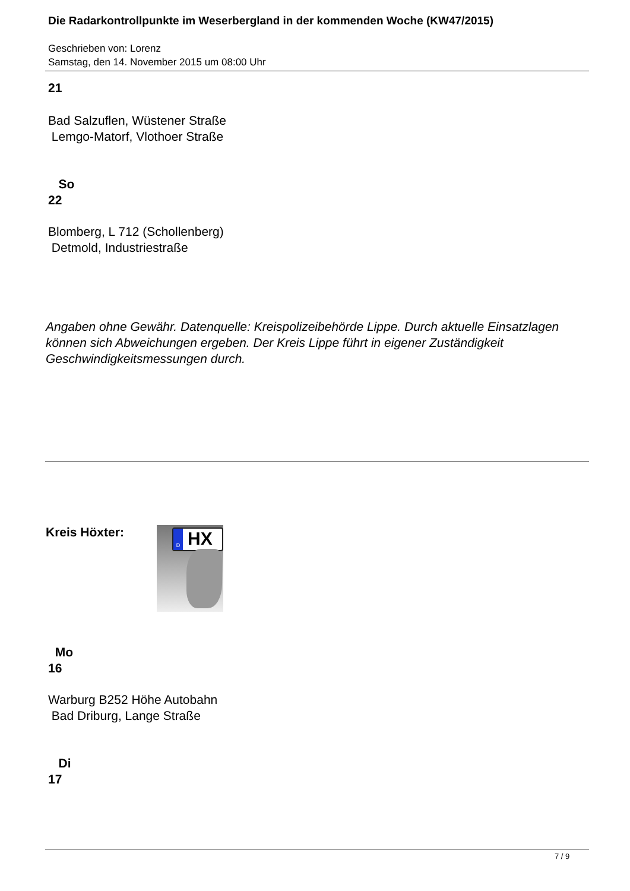Die Radarkontrollpunkte im Weserbergland in der kommenden Woche (KW47/2015)
Geschrieben von: Lorenz
Samstag, den 14. November 2015 um 08:00 Uhr
21
Bad Salzuflen, Wüstener Straße
Lemgo-Matorf, Vlothoer Straße
So
22
Blomberg, L 712 (Schollenberg)
Detmold, Industriestraße
Angaben ohne Gewähr. Datenquelle: Kreispolizeibehörde Lippe. Durch aktuelle Einsatzlagen können sich Abweichungen ergeben. Der Kreis Lippe führt in eigener Zuständigkeit Geschwindigkeitsmessungen durch.
Kreis Höxter:
HX D
Mo
16
Warburg B252 Höhe Autobahn
Bad Driburg, Lange Straße
Di
17
7 / 9